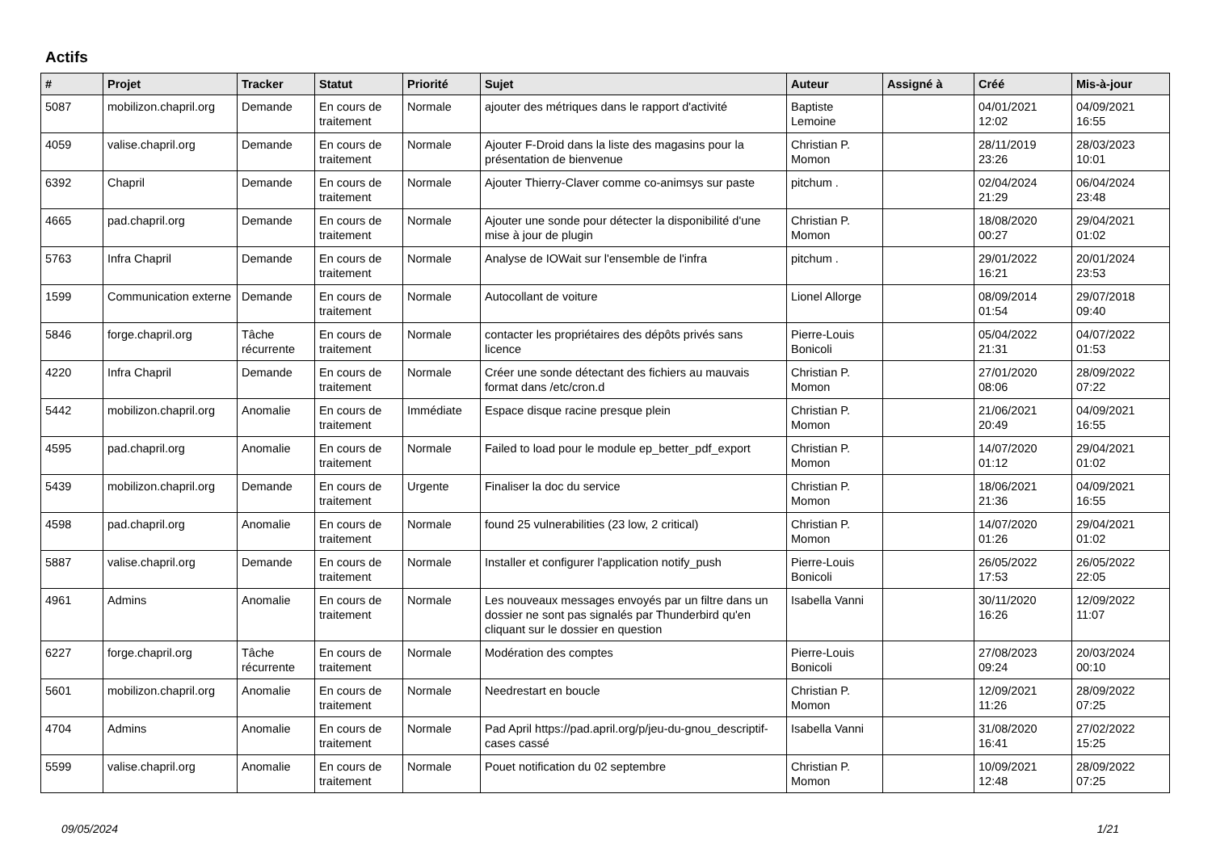Actifs
| # | Projet | Tracker | Statut | Priorité | Sujet | Auteur | Assigné à | Créé | Mis-à-jour |
| --- | --- | --- | --- | --- | --- | --- | --- | --- | --- |
| 5087 | mobilizon.chapril.org | Demande | En cours de traitement | Normale | ajouter des métriques dans le rapport d'activité | Baptiste Lemoine | | 04/01/2021 12:02 | 04/09/2021 16:55 |
| 4059 | valise.chapril.org | Demande | En cours de traitement | Normale | Ajouter F-Droid dans la liste des magasins pour la présentation de bienvenue | Christian P. Momon | | 28/11/2019 23:26 | 28/03/2023 10:01 |
| 6392 | Chapril | Demande | En cours de traitement | Normale | Ajouter Thierry-Claver comme co-animsys sur paste | pitchum . | | 02/04/2024 21:29 | 06/04/2024 23:48 |
| 4665 | pad.chapril.org | Demande | En cours de traitement | Normale | Ajouter une sonde pour détecter la disponibilité d'une mise à jour de plugin | Christian P. Momon | | 18/08/2020 00:27 | 29/04/2021 01:02 |
| 5763 | Infra Chapril | Demande | En cours de traitement | Normale | Analyse de IOWait sur l'ensemble de l'infra | pitchum . | | 29/01/2022 16:21 | 20/01/2024 23:53 |
| 1599 | Communication externe | Demande | En cours de traitement | Normale | Autocollant de voiture | Lionel Allorge | | 08/09/2014 01:54 | 29/07/2018 09:40 |
| 5846 | forge.chapril.org | Tâche récurrente | En cours de traitement | Normale | contacter les propriétaires des dépôts privés sans licence | Pierre-Louis Bonicoli | | 05/04/2022 21:31 | 04/07/2022 01:53 |
| 4220 | Infra Chapril | Demande | En cours de traitement | Normale | Créer une sonde détectant des fichiers au mauvais format dans /etc/cron.d | Christian P. Momon | | 27/01/2020 08:06 | 28/09/2022 07:22 |
| 5442 | mobilizon.chapril.org | Anomalie | En cours de traitement | Immédiate | Espace disque racine presque plein | Christian P. Momon | | 21/06/2021 20:49 | 04/09/2021 16:55 |
| 4595 | pad.chapril.org | Anomalie | En cours de traitement | Normale | Failed to load pour le module ep_better_pdf_export | Christian P. Momon | | 14/07/2020 01:12 | 29/04/2021 01:02 |
| 5439 | mobilizon.chapril.org | Demande | En cours de traitement | Urgente | Finaliser la doc du service | Christian P. Momon | | 18/06/2021 21:36 | 04/09/2021 16:55 |
| 4598 | pad.chapril.org | Anomalie | En cours de traitement | Normale | found 25 vulnerabilities (23 low, 2 critical) | Christian P. Momon | | 14/07/2020 01:26 | 29/04/2021 01:02 |
| 5887 | valise.chapril.org | Demande | En cours de traitement | Normale | Installer et configurer l'application notify_push | Pierre-Louis Bonicoli | | 26/05/2022 17:53 | 26/05/2022 22:05 |
| 4961 | Admins | Anomalie | En cours de traitement | Normale | Les nouveaux messages envoyés par un filtre dans un dossier ne sont pas signalés par Thunderbird qu'en cliquant sur le dossier en question | Isabella Vanni | | 30/11/2020 16:26 | 12/09/2022 11:07 |
| 6227 | forge.chapril.org | Tâche récurrente | En cours de traitement | Normale | Modération des comptes | Pierre-Louis Bonicoli | | 27/08/2023 09:24 | 20/03/2024 00:10 |
| 5601 | mobilizon.chapril.org | Anomalie | En cours de traitement | Normale | Needrestart en boucle | Christian P. Momon | | 12/09/2021 11:26 | 28/09/2022 07:25 |
| 4704 | Admins | Anomalie | En cours de traitement | Normale | Pad April https://pad.april.org/p/jeu-du-gnou_descriptif-cases cassé | Isabella Vanni | | 31/08/2020 16:41 | 27/02/2022 15:25 |
| 5599 | valise.chapril.org | Anomalie | En cours de traitement | Normale | Pouet notification du 02 septembre | Christian P. Momon | | 10/09/2021 12:48 | 28/09/2022 07:25 |
09/05/2024 1/21